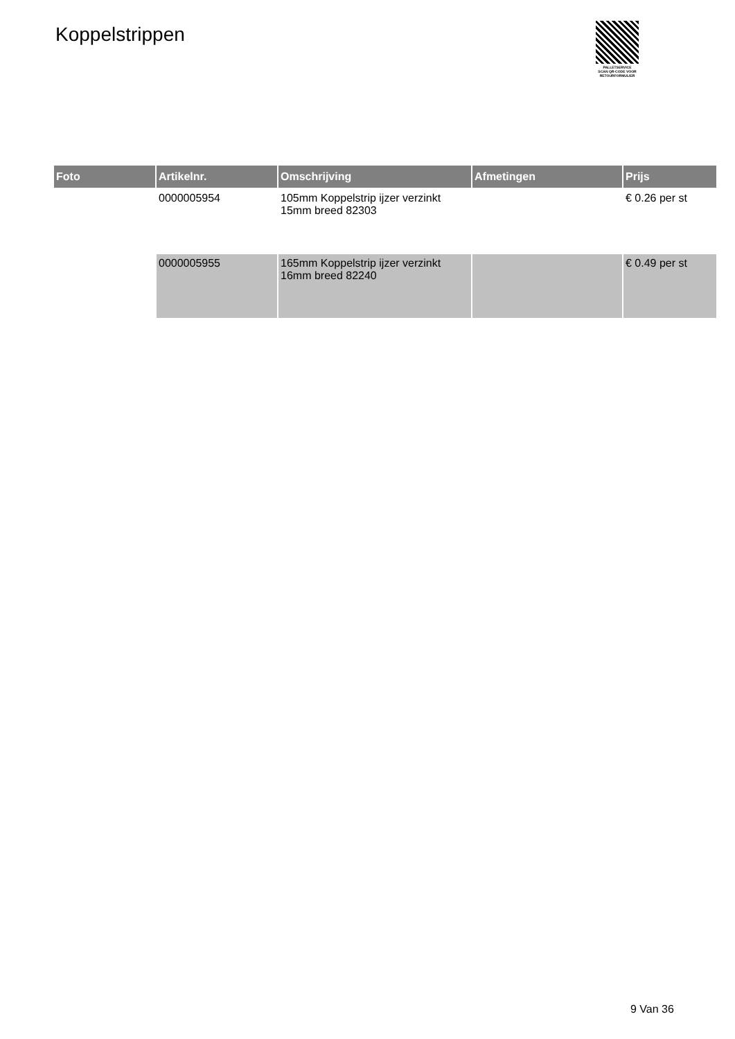Koppelstrippen
PALLETSERVICE
SCAN QR-CODE VOOR
RETOURFORMULIER
| Foto | Artikelnr. | Omschrijving | Afmetingen | Prijs |
| --- | --- | --- | --- | --- |
| | 0000005954 | 105mm Koppelstrip ijzer verzinkt 15mm breed 82303 | | € 0.26 per st |
| | 0000005955 | 165mm Koppelstrip ijzer verzinkt 16mm breed 82240 | | € 0.49 per st |
9 Van 36